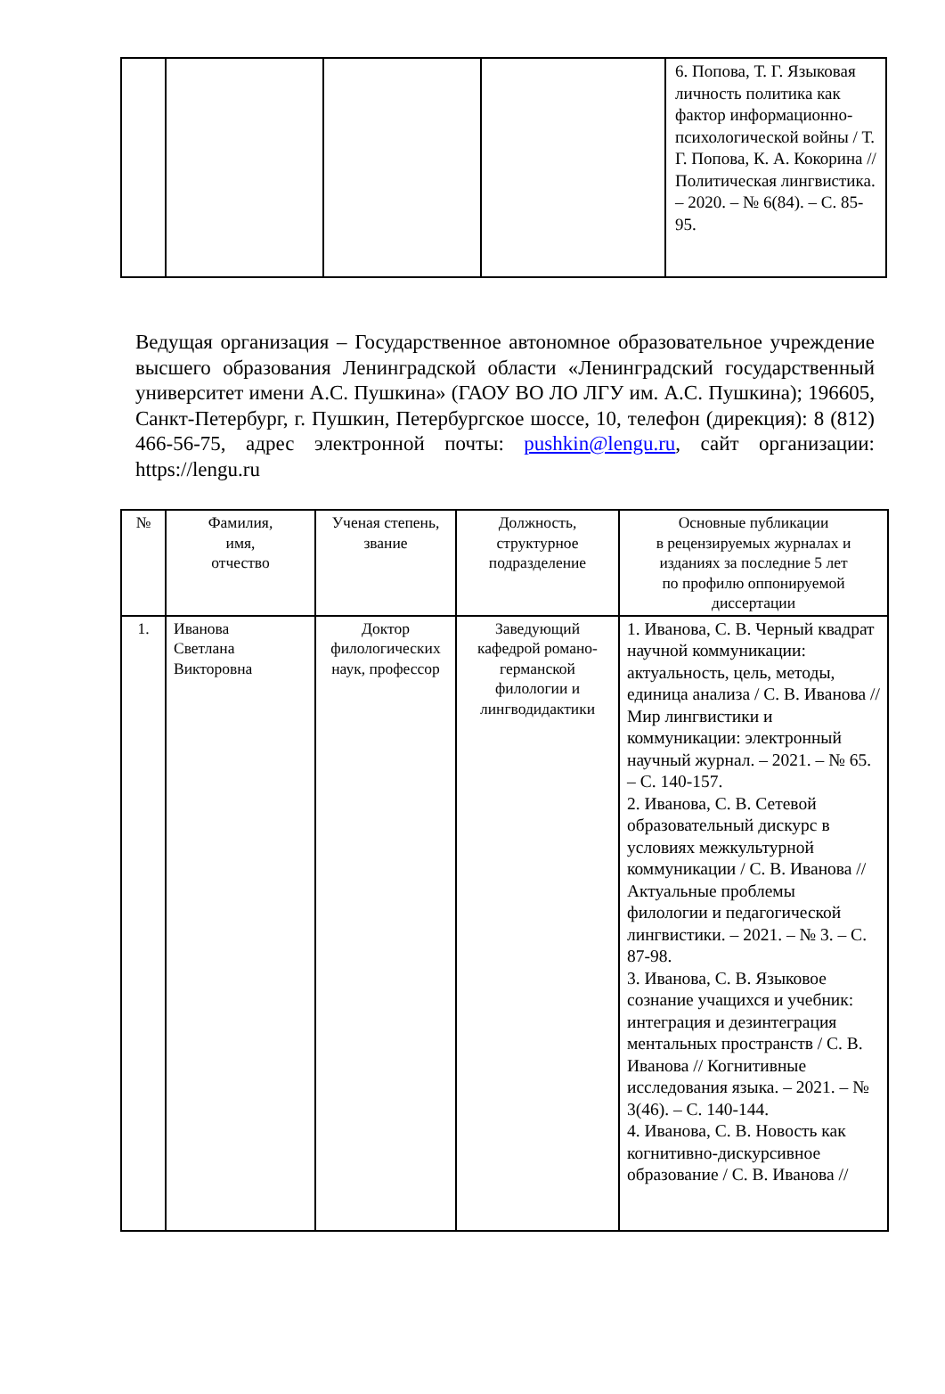| | | | | 6. Попова, Т. Г. Языковая личность политика как фактор информационно-психологической войны / Т. Г. Попова, К. А. Кокорина // Политическая лингвистика. – 2020. – № 6(84). – С. 85-95. |
Ведущая организация – Государственное автономное образовательное учреждение высшего образования Ленинградской области «Ленинградский государственный университет имени А.С. Пушкина» (ГАОУ ВО ЛО ЛГУ им. А.С. Пушкина); 196605, Санкт-Петербург, г. Пушкин, Петербургское шоссе, 10, телефон (дирекция): 8 (812) 466-56-75, адрес электронной почты: pushkin@lengu.ru, сайт организации: https://lengu.ru
| № | Фамилия, имя, отчество | Ученая степень, звание | Должность, структурное подразделение | Основные публикации в рецензируемых журналах и изданиях за последние 5 лет по профилю оппонируемой диссертации |
| --- | --- | --- | --- | --- |
| 1. | Иванова Светлана Викторовна | Доктор филологических наук, профессор | Заведующий кафедрой романо-германской филологии и лингводидактики | 1. Иванова, С. В. Черный квадрат научной коммуникации: актуальность, цель, методы, единица анализа / С. В. Иванова // Мир лингвистики и коммуникации: электронный научный журнал. – 2021. – № 65. – С. 140-157. 2. Иванова, С. В. Сетевой образовательный дискурс в условиях межкультурной коммуникации / С. В. Иванова // Актуальные проблемы филологии и педагогической лингвистики. – 2021. – № 3. – С. 87-98. 3. Иванова, С. В. Языковое сознание учащихся и учебник: интеграция и дезинтеграция ментальных пространств / С. В. Иванова // Когнитивные исследования языка. – 2021. – № 3(46). – С. 140-144. 4. Иванова, С. В. Новость как когнитивно-дискурсивное образование / С. В. Иванова // |